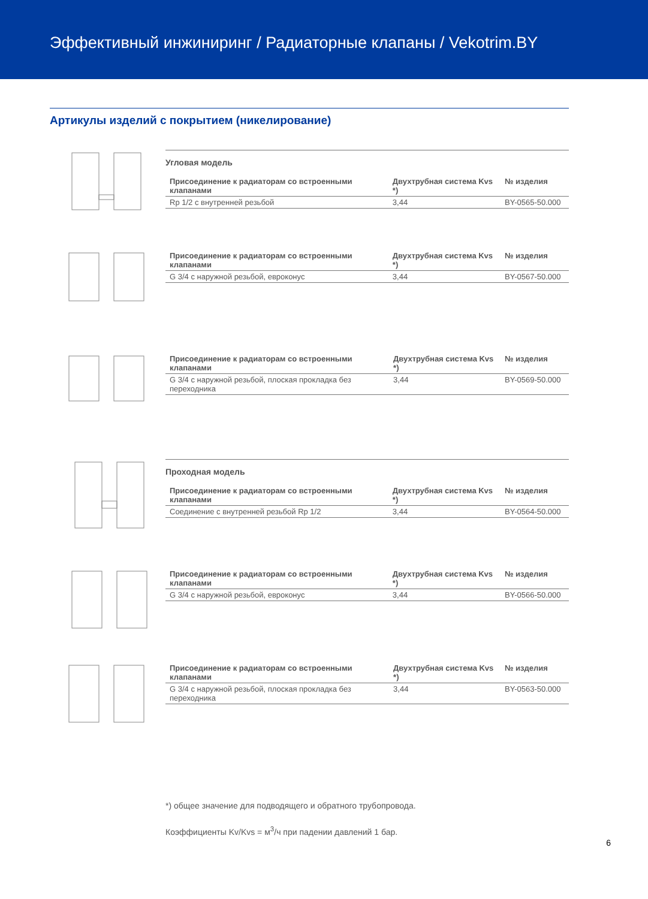Эффективный инжиниринг / Радиаторные клапаны / Vekotrim.BY
Артикулы изделий с покрытием (никелирование)
Угловая модель
| Присоединение к радиаторам со встроенными клапанами | Двухтрубная система Kvs *) | № изделия |
| --- | --- | --- |
| Rp 1/2 с внутренней резьбой | 3,44 | BY-0565-50.000 |
| Присоединение к радиаторам со встроенными клапанами | Двухтрубная система Kvs *) | № изделия |
| --- | --- | --- |
| G 3/4 с наружной резьбой, евроконус | 3,44 | BY-0567-50.000 |
| Присоединение к радиаторам со встроенными клапанами | Двухтрубная система Kvs *) | № изделия |
| --- | --- | --- |
| G 3/4 с наружной резьбой, плоская прокладка без переходника | 3,44 | BY-0569-50.000 |
Проходная модель
| Присоединение к радиаторам со встроенными клапанами | Двухтрубная система Kvs *) | № изделия |
| --- | --- | --- |
| Соединение с внутренней резьбой Rp 1/2 | 3,44 | BY-0564-50.000 |
| Присоединение к радиаторам со встроенными клапанами | Двухтрубная система Kvs *) | № изделия |
| --- | --- | --- |
| G 3/4 с наружной резьбой, евроконус | 3,44 | BY-0566-50.000 |
| Присоединение к радиаторам со встроенными клапанами | Двухтрубная система Kvs *) | № изделия |
| --- | --- | --- |
| G 3/4 с наружной резьбой, плоская прокладка без переходника | 3,44 | BY-0563-50.000 |
*) общее значение для подводящего и обратного трубопровода.
Коэффициенты Kv/Kvs = м<sup>3</sup>/ч при падении давлений 1 бар.
6